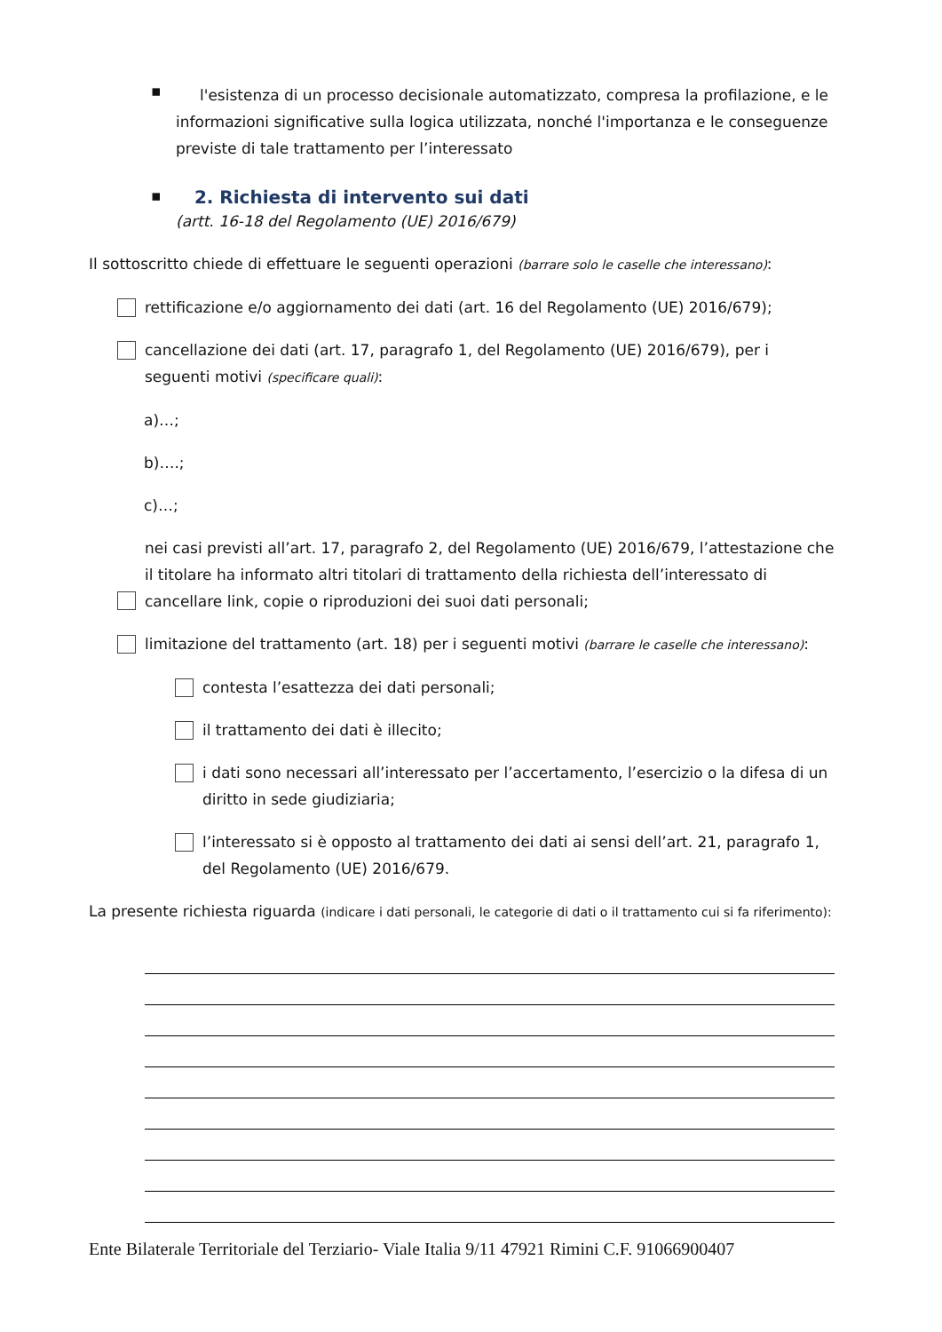▪
l'esistenza di un processo decisionale automatizzato, compresa la profilazione, e le informazioni significative sulla logica utilizzata, nonché l'importanza e le conseguenze previste di tale trattamento per l’interessato
▪
2. Richiesta di intervento sui dati
(artt. 16-18 del Regolamento (UE) 2016/679)
Il sottoscritto chiede di effettuare le seguenti operazioni (barrare solo le caselle che interessano):
rettificazione e/o aggiornamento dei dati (art. 16 del Regolamento (UE) 2016/679);
cancellazione dei dati (art. 17, paragrafo 1, del Regolamento (UE) 2016/679), per i seguenti motivi (specificare quali):
a)…;
b)….;
c)…;
nei casi previsti all’art. 17, paragrafo 2, del Regolamento (UE) 2016/679, l’attestazione che il titolare ha informato altri titolari di trattamento della richiesta dell’interessato di cancellare link, copie o riproduzioni dei suoi dati personali;
limitazione del trattamento (art. 18) per i seguenti motivi (barrare le caselle che interessano):
contesta l’esattezza dei dati personali;
il trattamento dei dati è illecito;
i dati sono necessari all’interessato per l’accertamento, l’esercizio o la difesa di un diritto in sede giudiziaria;
l’interessato si è opposto al trattamento dei dati ai sensi dell’art. 21, paragrafo 1, del Regolamento (UE) 2016/679.
La presente richiesta riguarda (indicare i dati personali, le categorie di dati o il trattamento cui si fa riferimento):
Ente Bilaterale Territoriale del Terziario- Viale Italia 9/11 47921 Rimini C.F. 91066900407